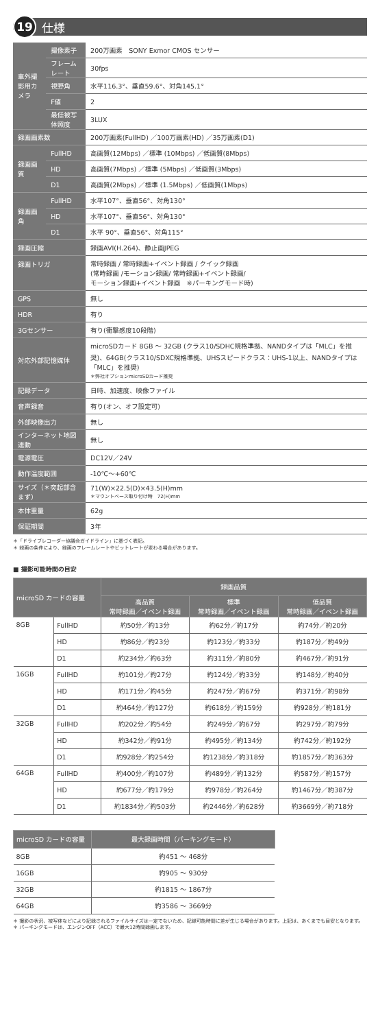19 仕様
| 車外撮影用カメラ | 撮像素子 | 200万画素 SONY Exmor CMOS センサー |
| | フレームレート | 30fps |
| | 視野角 | 水平116.3°、垂直59.6°、対角145.1° |
| | F値 | 2 |
| | 最低被写体照度 | 3LUX |
| 録画画素数 | | 200万画素(FullHD) ／100万画素(HD) ／35万画素(D1) |
| 録画画質 | FullHD | 高画質(12Mbps) ／標準 (10Mbps) ／低画質(8Mbps) |
| | HD | 高画質(7Mbps) ／標準 (5Mbps) ／低画質(3Mbps) |
| | D1 | 高画質(2Mbps) ／標準 (1.5Mbps) ／低画質(1Mbps) |
| 録画画角 | FullHD | 水平107°、垂直56°、対角130° |
| | HD | 水平107°、垂直56°、対角130° |
| | D1 | 水平 90°、垂直56°、対角115° |
| 録画圧縮 | | 録画AVI(H.264)、静止画JPEG |
| 録画トリガ | | 常時録画 / 常時録画+イベント録画 / クイック録画 (常時録画 /モーション録画/ 常時録画+イベント録画/ モーション録画+イベント録画 ※パーキングモード時) |
| GPS | | 無し |
| HDR | | 有り |
| 3Gセンサー | | 有り(衝撃感度10段階) |
| 対応外部記憶媒体 | | microSDカード 8GB ～ 32GB (クラス10/SDHC規格準拠、NANDタイプは「MLC」を推奨)、64GB(クラス10/SDXC規格準拠、UHSスピードクラス：UHS-1以上、NANDタイプは「MLC」を推奨) ＊弊社オプションmicroSDカード推奨 |
| 記録データ | | 日時、加速度、映像ファイル |
| 音声録音 | | 有り(オン、オフ設定可) |
| 外部映像出力 | | 無し |
| インターネット地図連動 | | 無し |
| 電源電圧 | | DC12V／24V |
| 動作温度範囲 | | -10℃～+60℃ |
| サイズ（＊突起部含まず） | | 71(W)×22.5(D)×43.5(H)mm ＊マウントベース取り付け時 72(H)mm |
| 本体重量 | | 62g |
| 保証期間 | | 3年 |
＊「ドライブレコーダー協議会ガイドライン」に基づく表記。
＊ 録画の条件により、録画のフレームレートやビットレートが変わる場合があります。
■ 撮影可能時間の目安
| microSD カードの容量 | | 録画品質 | | |
| --- | --- | --- | --- | --- |
| | | 高品質 常時録画／イベント録画 | 標準 常時録画／イベント録画 | 低品質 常時録画／イベント録画 |
| 8GB | FullHD | 約50分／約13分 | 約62分／約17分 | 約74分／約20分 |
| | HD | 約86分／約23分 | 約123分／約33分 | 約187分／約49分 |
| | D1 | 約234分／約63分 | 約311分／約80分 | 約467分／約91分 |
| 16GB | FullHD | 約101分／約27分 | 約124分／約33分 | 約148分／約40分 |
| | HD | 約171分／約45分 | 約247分／約67分 | 約371分／約98分 |
| | D1 | 約464分／約127分 | 約618分／約159分 | 約928分／約181分 |
| 32GB | FullHD | 約202分／約54分 | 約249分／約67分 | 約297分／約79分 |
| | HD | 約342分／約91分 | 約495分／約134分 | 約742分／約192分 |
| | D1 | 約928分／約254分 | 約1238分／約318分 | 約1857分／約363分 |
| 64GB | FullHD | 約400分／約107分 | 約489分／約132分 | 約587分／約157分 |
| | HD | 約677分／約179分 | 約978分／約264分 | 約1467分／約387分 |
| | D1 | 約1834分／約503分 | 約2446分／約628分 | 約3669分／約718分 |
| microSD カードの容量 | 最大録画時間（パーキングモード） |
| --- | --- |
| 8GB | 約451 ～ 468分 |
| 16GB | 約905 ～ 930分 |
| 32GB | 約1815 ～ 1867分 |
| 64GB | 約3586 ～ 3669分 |
＊ 撮影の状況、被写体などにより記録されるファイルサイズは一定でないため、記録可能時間に差が生じる場合があります。上記は、あくまでも目安となります。
＊ パーキングモードは、エンジンOFF（ACC）で最大12時間録画します。